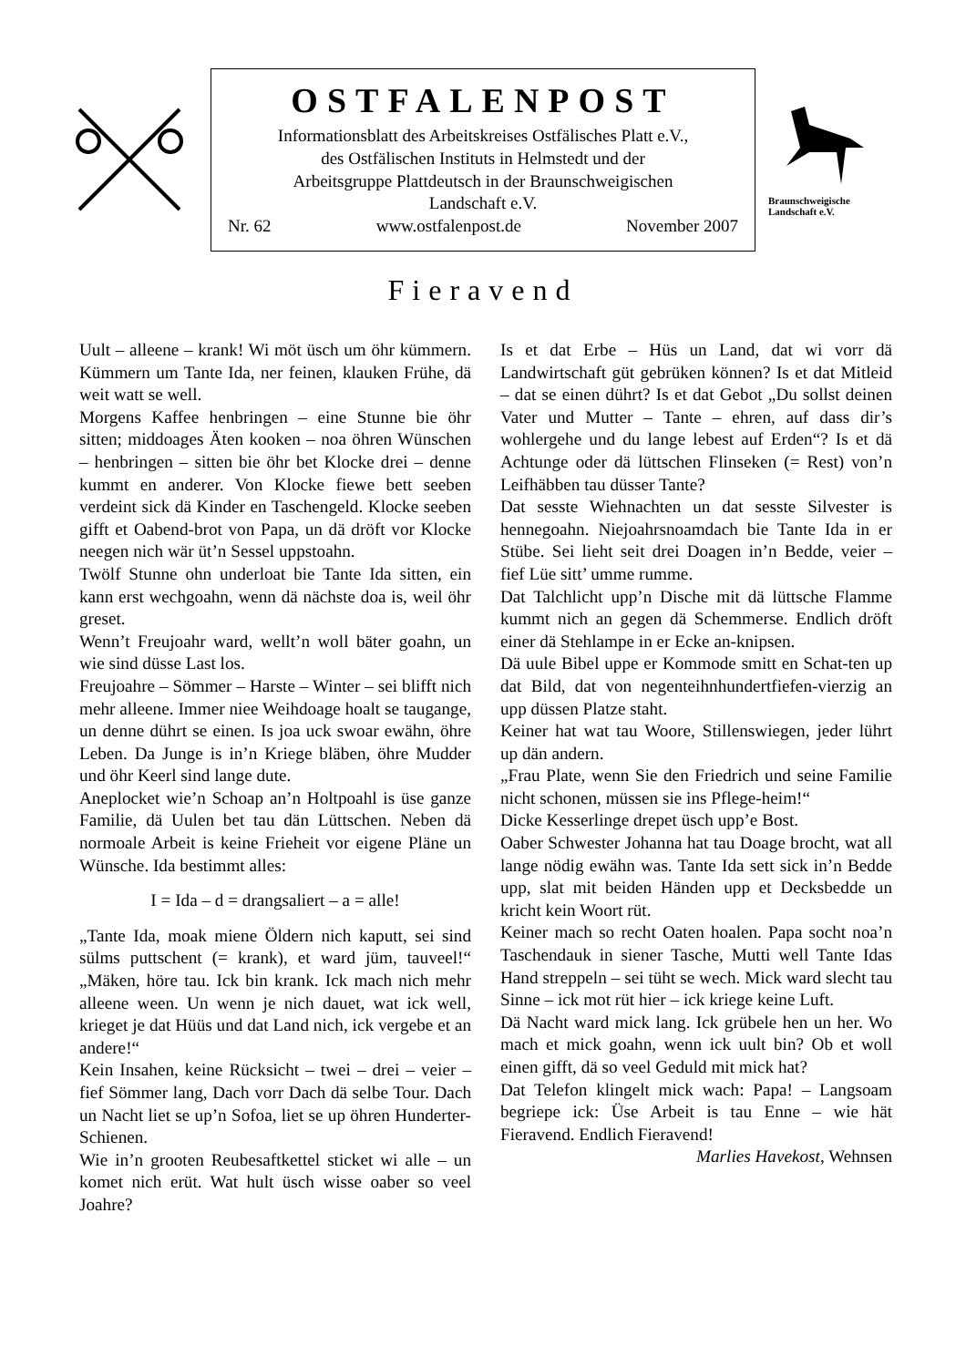OSTFALENPOST
Informationsblatt des Arbeitskreises Ostfälisches Platt e.V.,
des Ostfälischen Instituts in Helmstedt und der
Arbeitsgruppe Plattdeutsch in der Braunschweigischen
Landschaft e.V.
Nr. 62 www.ostfalenpost.de November 2007
Braunschweigische
Landschaft e.V.
Fieravend
Uult – alleene – krank! Wi möt üsch um öhr kümmern. Kümmern um Tante Ida, ner feinen, klauken Frühe, dä weit watt se well.
Morgens Kaffee henbringen – eine Stunne bie öhr sitten; middoages Äten kooken – noa öhren Wünschen – henbringen – sitten bie öhr bet Klocke drei – denne kummt en anderer. Von Klocke fiewe bett seeben verdeint sick dä Kinder en Taschengeld. Klocke seeben gifft et Oabend-brot von Papa, un dä dröft vor Klocke neegen nich wär üt’n Sessel uppstoahn.
Twölf Stunne ohn underloat bie Tante Ida sitten, ein kann erst wechgoahn, wenn dä nächste doa is, weil öhr greset.
Wenn’t Freujoahr ward, wellt’n woll bäter goahn, un wie sind düsse Last los.
Freujoahre – Sömmer – Harste – Winter – sei blifft nich mehr alleene. Immer niee Weihdoage hoalt se taugange, un denne dührt se einen. Is joa uck swoar ewähn, öhre Leben. Da Junge is in’n Kriege bläben, öhre Mudder und öhr Keerl sind lange dute.
Aneplocket wie’n Schoap an’n Holtpoahl is üse ganze Familie, dä Uulen bet tau dän Lüttschen. Neben dä normoale Arbeit is keine Frieheit vor eigene Pläne un Wünsche. Ida bestimmt alles:
I = Ida – d = drangsaliert – a = alle!
„Tante Ida, moak miene Öldern nich kaputt, sei sind sülms puttschent (= krank), et ward jüm, tauveel!“ „Mäken, höre tau. Ick bin krank. Ick mach nich mehr alleene ween. Un wenn je nich dauet, wat ick well, krieget je dat Hüüs und dat Land nich, ick vergebe et an andere!“
Kein Insahen, keine Rücksicht – twei – drei – veier – fief Sömmer lang, Dach vorr Dach dä selbe Tour. Dach un Nacht liet se up’n Sofoa, liet se up öhren Hunderter-Schienen.
Wie in’n grooten Reubesaftkettel sticket wi alle – un komet nich erüt. Wat hult üsch wisse oaber so veel Joahre?
Is et dat Erbe – Hüs un Land, dat wi vorr dä Landwirtschaft güt gebrüken können? Is et dat Mitleid – dat se einen dührt? Is et dat Gebot „Du sollst deinen Vater und Mutter – Tante – ehren, auf dass dir’s wohlergehe und du lange lebest auf Erden“? Is et dä Achtunge oder dä lüttschen Flinseken (= Rest) von’n Leifhäbben tau düsser Tante?
Dat sesste Wiehnachten un dat sesste Silvester is hennegoahn. Niejoahrsnoamdach bie Tante Ida in er Stübe. Sei lieht seit drei Doagen in’n Bedde, veier – fief Lüe sitt’ umme rumme.
Dat Talchlicht upp’n Dische mit dä lüttsche Flamme kummt nich an gegen dä Schemmerse. Endlich dröft einer dä Stehlampe in er Ecke an-knipsen.
Dä uule Bibel uppe er Kommode smitt en Schat-ten up dat Bild, dat von negenteihnhundertfiefen-vierzig an upp düssen Platze staht.
Keiner hat wat tau Woore, Stillenswiegen, jeder lührt up dän andern.
„Frau Plate, wenn Sie den Friedrich und seine Familie nicht schonen, müssen sie ins Pflege-heim!“
Dicke Kesserlinge drepet üsch upp’e Bost.
Oaber Schwester Johanna hat tau Doage brocht, wat all lange nödig ewähn was. Tante Ida sett sick in’n Bedde upp, slat mit beiden Händen upp et Decksbedde un kricht kein Woort rüt.
Keiner mach so recht Oaten hoalen. Papa socht noa’n Taschendauk in siener Tasche, Mutti well Tante Idas Hand streppeln – sei tüht se wech. Mick ward slecht tau Sinne – ick mot rüt hier – ick kriege keine Luft.
Dä Nacht ward mick lang. Ick grübele hen un her. Wo mach et mick goahn, wenn ick uult bin? Ob et woll einen gifft, dä so veel Geduld mit mick hat?
Dat Telefon klingelt mick wach: Papa! – Langsoam begriepe ick: Üse Arbeit is tau Enne – wie hät Fieravend. Endlich Fieravend!
Marlies Havekost, Wehnsen